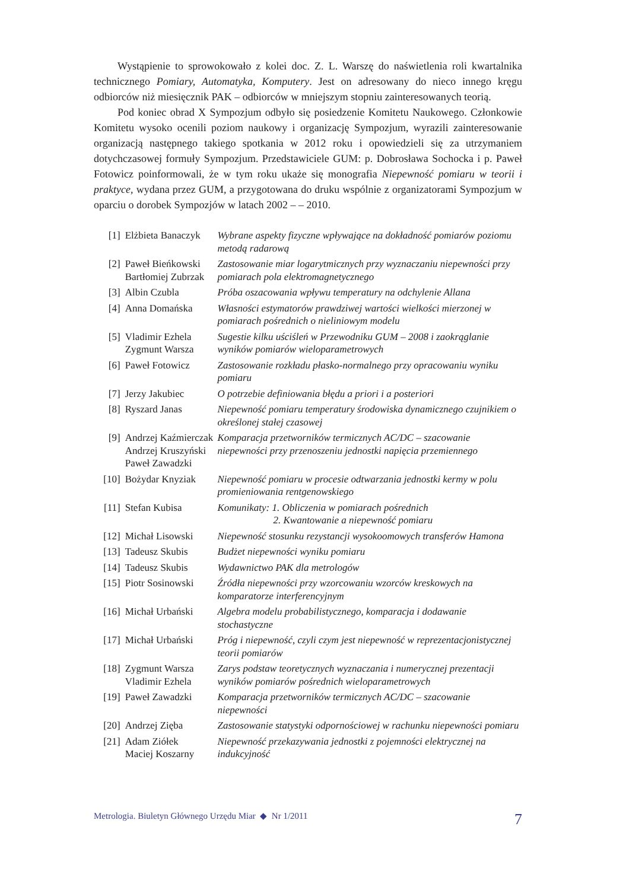Wystąpienie to sprowokowało z kolei doc. Z. L. Warszę do naświetlenia roli kwartalnika technicznego Pomiary, Automatyka, Komputery. Jest on adresowany do nieco innego kręgu odbiorców niż miesięcznik PAK – odbiorców w mniejszym stopniu zainteresowanych teorią.
Pod koniec obrad X Sympozjum odbyło się posiedzenie Komitetu Naukowego. Członkowie Komitetu wysoko ocenili poziom naukowy i organizację Sympozjum, wyrazili zainteresowanie organizacją następnego takiego spotkania w 2012 roku i opowiedzieli się za utrzymaniem dotychczasowej formuły Sympozjum. Przedstawiciele GUM: p. Dobrosława Sochocka i p. Paweł Fotowicz poinformowali, że w tym roku ukaże się monografia Niepewność pomiaru w teorii i praktyce, wydana przez GUM, a przygotowana do druku wspólnie z organizatorami Sympozjum w oparciu o dorobek Sympozjów w latach 2002 – – 2010.
| [1] | Elżbieta Banaczyk | Wybrane aspekty fizyczne wpływające na dokładność pomiarów poziomu metodą radarową |
| [2] | Paweł Bieńkowski Bartłomiej Zubrzak | Zastosowanie miar logarytmicznych przy wyznaczaniu niepewności przy pomiarach pola elektromagnetycznego |
| [3] | Albin Czubla | Próba oszacowania wpływu temperatury na odchylenie Allana |
| [4] | Anna Domańska | Własności estymatorów prawdziwej wartości wielkości mierzonej w pomiarach pośrednich o nieliniowym modelu |
| [5] | Vladimir Ezhela Zygmunt Warsza | Sugestie kilku uściśleń w Przewodniku GUM – 2008 i zaokrąglanie wyników pomiarów wieloparametrowych |
| [6] | Paweł Fotowicz | Zastosowanie rozkładu płasko-normalnego przy opracowaniu wyniku pomiaru |
| [7] | Jerzy Jakubiec | O potrzebie definiowania błędu a priori i a posteriori |
| [8] | Ryszard Janas | Niepewność pomiaru temperatury środowiska dynamicznego czujnikiem o określonej stałej czasowej |
| [9] | Andrzej Kaźmierczak Andrzej Kruszyński Paweł Zawadzki | Komparacja przetworników termicznych AC/DC – szacowanie niepewności przy przenoszeniu jednostki napięcia przemiennego |
| [10] | Bożydar Knyziak | Niepewność pomiaru w procesie odtwarzania jednostki kermy w polu promieniowania rentgenowskiego |
| [11] | Stefan Kubisa | Komunikaty: 1. Obliczenia w pomiarach pośrednich 2. Kwantowanie a niepewność pomiaru |
| [12] | Michał Lisowski | Niepewność stosunku rezystancji wysokoomowych transferów Hamona |
| [13] | Tadeusz Skubis | Budżet niepewności wyniku pomiaru |
| [14] | Tadeusz Skubis | Wydawnictwo PAK dla metrologów |
| [15] | Piotr Sosinowski | Źródła niepewności przy wzorcowaniu wzorców kreskowych na komparatorze interferencyjnym |
| [16] | Michał Urbański | Algebra modelu probabilistycznego, komparacja i dodawanie stochastyczne |
| [17] | Michał Urbański | Próg i niepewność, czyli czym jest niepewność w reprezentacjonistycznej teorii pomiarów |
| [18] | Zygmunt Warsza Vladimir Ezhela | Zarys podstaw teoretycznych wyznaczania i numerycznej prezentacji wyników pomiarów pośrednich wieloparametrowych |
| [19] | Paweł Zawadzki | Komparacja przetworników termicznych AC/DC – szacowanie niepewności |
| [20] | Andrzej Zięba | Zastosowanie statystyki odpornościowej w rachunku niepewności pomiaru |
| [21] | Adam Ziółek Maciej Koszarny | Niepewność przekazywania jednostki z pojemności elektrycznej na indukcyjność |
Metrologia. Biuletyn Głównego Urzędu Miar ◆ Nr 1/2011 7